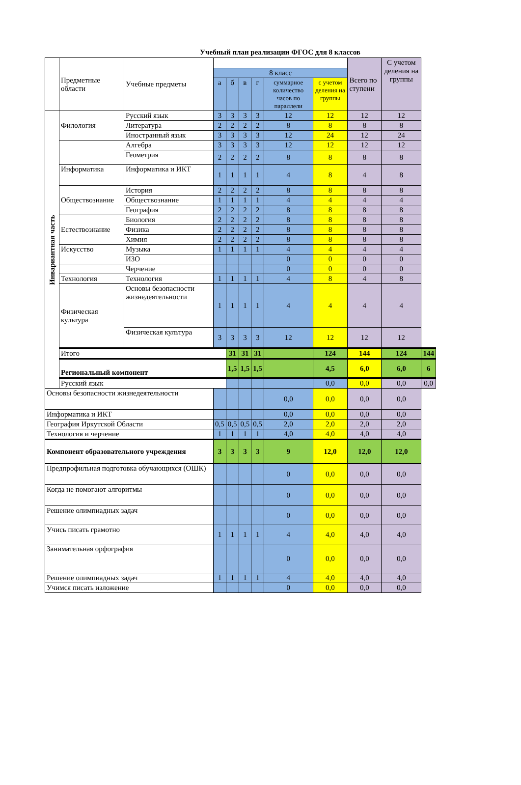Учебный план реализации ФГОС для 8 классов
| | Предметные области | Учебные предметы | | | | | | | Всего по ступени | С учетом деления на группы | |
| --- | --- | --- | --- | --- | --- | --- | --- | --- | --- | --- | --- |
| | | | 8 класс | | | | | | | | |
| | | | а | б | в | г | суммарное количество часов по параллели | с учетом деления на группы | | | |
| Инвариантная часть | Филология | Русский язык | 3 | 3 | 3 | 3 | 12 | 12 | 12 | 12 | |
| | | Литература | 2 | 2 | 2 | 2 | 8 | 8 | 8 | 8 | |
| | | Иностранный язык | 3 | 3 | 3 | 3 | 12 | 24 | 12 | 24 | |
| | | Алгебра | 3 | 3 | 3 | 3 | 12 | 12 | 12 | 12 | |
| | | Геометрия | 2 | 2 | 2 | 2 | 8 | 8 | 8 | 8 | |
| | Информатика | Информатика и ИКТ | 1 | 1 | 1 | 1 | 4 | 8 | 4 | 8 | |
| | Обществознание | История | 2 | 2 | 2 | 2 | 8 | 8 | 8 | 8 | |
| | | Обществознание | 1 | 1 | 1 | 1 | 4 | 4 | 4 | 4 | |
| | | География | 2 | 2 | 2 | 2 | 8 | 8 | 8 | 8 | |
| | Естествознание | Биология | 2 | 2 | 2 | 2 | 8 | 8 | 8 | 8 | |
| | | Физика | 2 | 2 | 2 | 2 | 8 | 8 | 8 | 8 | |
| | | Химия | 2 | 2 | 2 | 2 | 8 | 8 | 8 | 8 | |
| | Искусство | Музыка | 1 | 1 | 1 | 1 | 4 | 4 | 4 | 4 | |
| | | ИЗО | | | | | 0 | 0 | 0 | 0 | |
| | | Черчение | | | | | 0 | 0 | 0 | 0 | |
| | Технология | Технология | 1 | 1 | 1 | 1 | 4 | 8 | 4 | 8 | |
| | Физическая культура | Основы безопасности жизнедеятельности | 1 | 1 | 1 | 1 | 4 | 4 | 4 | 4 | |
| | | Физическая культура | 3 | 3 | 3 | 3 | 12 | 12 | 12 | 12 | |
| | Итого | | | 31 | 31 | 31 | | 124 | 144 | 124 | 144 |
| | Региональный компонент | | | 1,5 | 1,5 | 1,5 | | 4,5 | 6,0 | 6,0 | 6 |
| | Русский язык | | | | | | | 0,0 | 0,0 | 0,0 | 0,0 |
| Основы безопасности жизнедеятельности | | | | | | | 0,0 | 0,0 | 0,0 | 0,0 | |
| Информатика и ИКТ | | | | | | | 0,0 | 0,0 | 0,0 | 0,0 | |
| География Иркутской Области | | | 0,5 | 0,5 | 0,5 | 0,5 | 2,0 | 2,0 | 2,0 | 2,0 | |
| Технология и черчение | | | 1 | 1 | 1 | 1 | 4,0 | 4,0 | 4,0 | 4,0 | |
| Компонент образовательного учреждения | | | 3 | 3 | 3 | 3 | 9 | 12,0 | 12,0 | 12,0 | |
| Предпрофильная подготовка обучающихся (ОШК) | | | | | | | 0 | 0,0 | 0,0 | 0,0 | |
| Когда не помогают алгоритмы | | | | | | | 0 | 0,0 | 0,0 | 0,0 | |
| Решение олимпиадных задач | | | | | | | 0 | 0,0 | 0,0 | 0,0 | |
| Учись писать грамотно | | | 1 | 1 | 1 | 1 | 4 | 4,0 | 4,0 | 4,0 | |
| Занимательная орфография | | | | | | | 0 | 0,0 | 0,0 | 0,0 | |
| Решение олимпиадных задач | | | 1 | 1 | 1 | 1 | 4 | 4,0 | 4,0 | 4,0 | |
| Учимся писать изложение | | | | | | | 0 | 0,0 | 0,0 | 0,0 | |